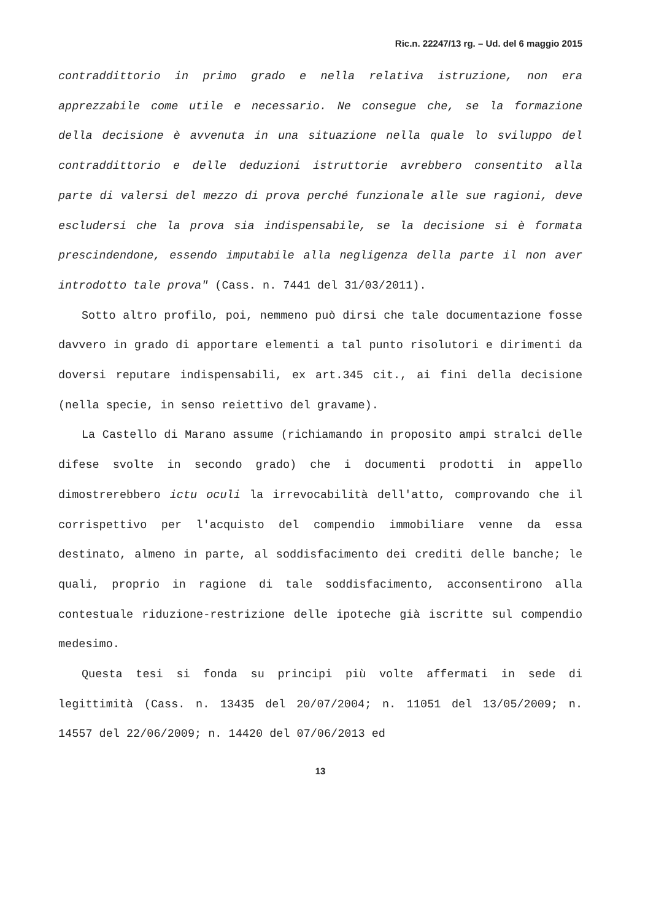Ric.n. 22247/13 rg. – Ud. del 6 maggio 2015
contraddittorio in primo grado e nella relativa istruzione, non era apprezzabile come utile e necessario. Ne consegue che, se la formazione della decisione è avvenuta in una situazione nella quale lo sviluppo del contraddittorio e delle deduzioni istruttorie avrebbero consentito alla parte di valersi del mezzo di prova perché funzionale alle sue ragioni, deve escludersi che la prova sia indispensabile, se la decisione si è formata prescindendone, essendo imputabile alla negligenza della parte il non aver introdotto tale prova" (Cass. n. 7441 del 31/03/2011).
Sotto altro profilo, poi, nemmeno può dirsi che tale documentazione fosse davvero in grado di apportare elementi a tal punto risolutori e dirimenti da doversi reputare indispensabili, ex art.345 cit., ai fini della decisione (nella specie, in senso reiettivo del gravame).
La Castello di Marano assume (richiamando in proposito ampi stralci delle difese svolte in secondo grado) che i documenti prodotti in appello dimostrerebbero ictu oculi la irrevocabilità dell'atto, comprovando che il corrispettivo per l'acquisto del compendio immobiliare venne da essa destinato, almeno in parte, al soddisfacimento dei crediti delle banche; le quali, proprio in ragione di tale soddisfacimento, acconsentirono alla contestuale riduzione-restrizione delle ipoteche già iscritte sul compendio medesimo.
Questa tesi si fonda su principi più volte affermati in sede di legittimità (Cass. n. 13435 del 20/07/2004; n. 11051 del 13/05/2009; n. 14557 del 22/06/2009; n. 14420 del 07/06/2013 ed
13